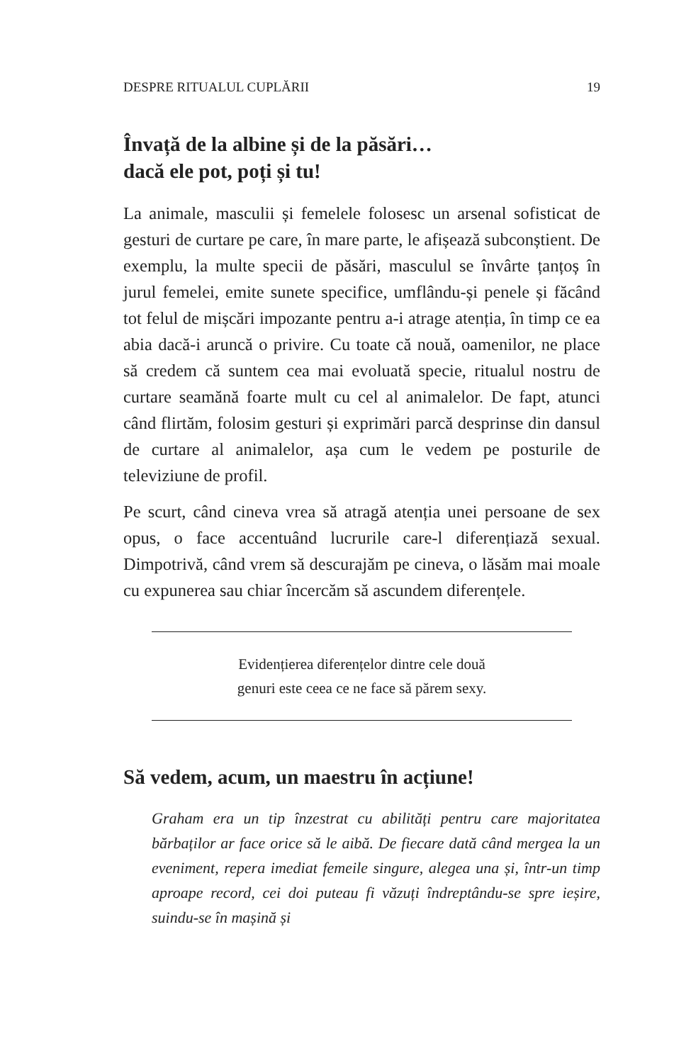DESPRE RITUALUL CUPLĂRII 19
Învață de la albine și de la păsări…
dacă ele pot, poți și tu!
La animale, masculii și femelele folosesc un arsenal sofisticat de gesturi de curtare pe care, în mare parte, le afișează subconștient. De exemplu, la multe specii de păsări, masculul se învârte țanțoș în jurul femelei, emite sunete specifice, umflându-și penele și făcând tot felul de mișcări impozante pentru a-i atrage atenția, în timp ce ea abia dacă-i aruncă o privire. Cu toate că nouă, oamenilor, ne place să credem că suntem cea mai evoluată specie, ritualul nostru de curtare seamănă foarte mult cu cel al animalelor. De fapt, atunci când flirtăm, folosim gesturi și exprimări parcă desprinse din dansul de curtare al animalelor, așa cum le vedem pe posturile de televiziune de profil.
Pe scurt, când cineva vrea să atragă atenția unei persoane de sex opus, o face accentuând lucrurile care-l diferențiază sexual. Dimpotrivă, când vrem să descurajăm pe cineva, o lăsăm mai moale cu expunerea sau chiar încercăm să ascundem diferențele.
Evidențierea diferențelor dintre cele două
genuri este ceea ce ne face să părem sexy.
Să vedem, acum, un maestru în acțiune!
Graham era un tip înzestrat cu abilități pentru care majoritatea bărbaților ar face orice să le aibă. De fiecare dată când mergea la un eveniment, repera imediat femeile singure, alegea una și, într-un timp aproape record, cei doi puteau fi văzuți îndreptându-se spre ieșire, suindu-se în mașină și